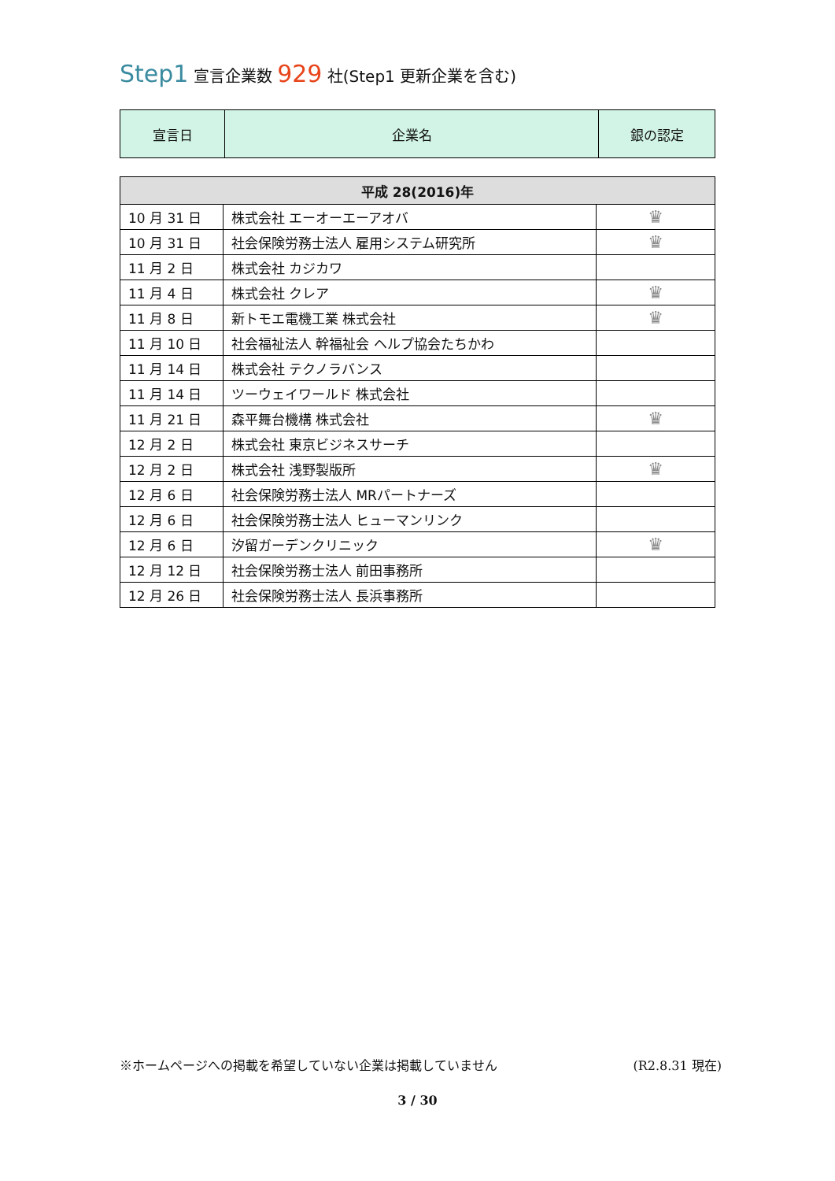Step1 宣言企業数 929 社(Step1 更新企業を含む)
| 宣言日 | 企業名 | 銀の認定 |
| 平成 28(2016)年 | | |
| --- | --- | --- |
| 10 月 31 日 | 株式会社 エーオーエーアオバ | ♛ |
| 10 月 31 日 | 社会保険労務士法人 雇用システム研究所 | ♛ |
| 11 月 2 日 | 株式会社 カジカワ | |
| 11 月 4 日 | 株式会社 クレア | ♛ |
| 11 月 8 日 | 新トモエ電機工業 株式会社 | ♛ |
| 11 月 10 日 | 社会福祉法人 幹福祉会 ヘルプ協会たちかわ | |
| 11 月 14 日 | 株式会社 テクノラバンス | |
| 11 月 14 日 | ツーウェイワールド 株式会社 | |
| 11 月 21 日 | 森平舞台機構 株式会社 | ♛ |
| 12 月 2 日 | 株式会社 東京ビジネスサーチ | |
| 12 月 2 日 | 株式会社 浅野製版所 | ♛ |
| 12 月 6 日 | 社会保険労務士法人 MRパートナーズ | |
| 12 月 6 日 | 社会保険労務士法人 ヒューマンリンク | |
| 12 月 6 日 | 汐留ガーデンクリニック | ♛ |
| 12 月 12 日 | 社会保険労務士法人 前田事務所 | |
| 12 月 26 日 | 社会保険労務士法人 長浜事務所 | |
※ホームページへの掲載を希望していない企業は掲載していません (R2.8.31 現在)
3 / 30